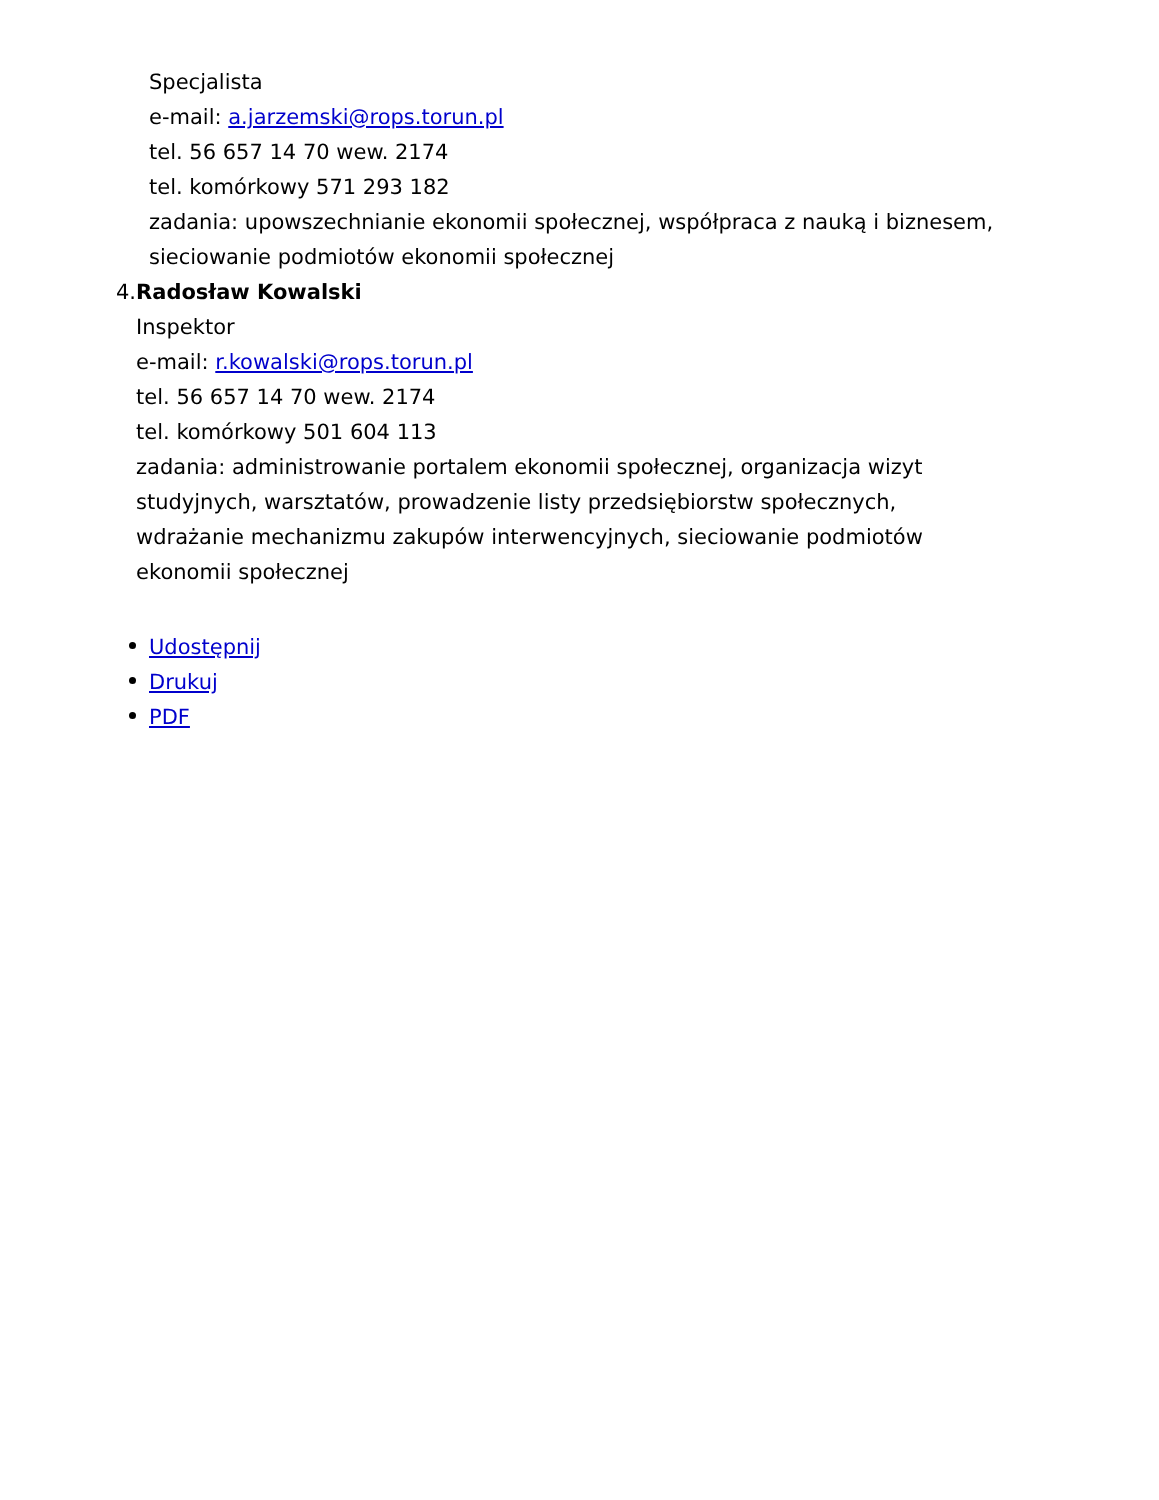Specjalista
e-mail: a.jarzemski@rops.torun.pl
tel. 56 657 14 70 wew. 2174
tel. komórkowy 571 293 182
zadania: upowszechnianie ekonomii społecznej, współpraca z nauką i biznesem, sieciowanie podmiotów ekonomii społecznej
4. Radosław Kowalski
Inspektor
e-mail: r.kowalski@rops.torun.pl
tel. 56 657 14 70 wew. 2174
tel. komórkowy 501 604 113
zadania: administrowanie portalem ekonomii społecznej, organizacja wizyt studyjnych, warsztatów, prowadzenie listy przedsiębiorstw społecznych, wdrażanie mechanizmu zakupów interwencyjnych, sieciowanie podmiotów ekonomii społecznej
Udostępnij
Drukuj
PDF